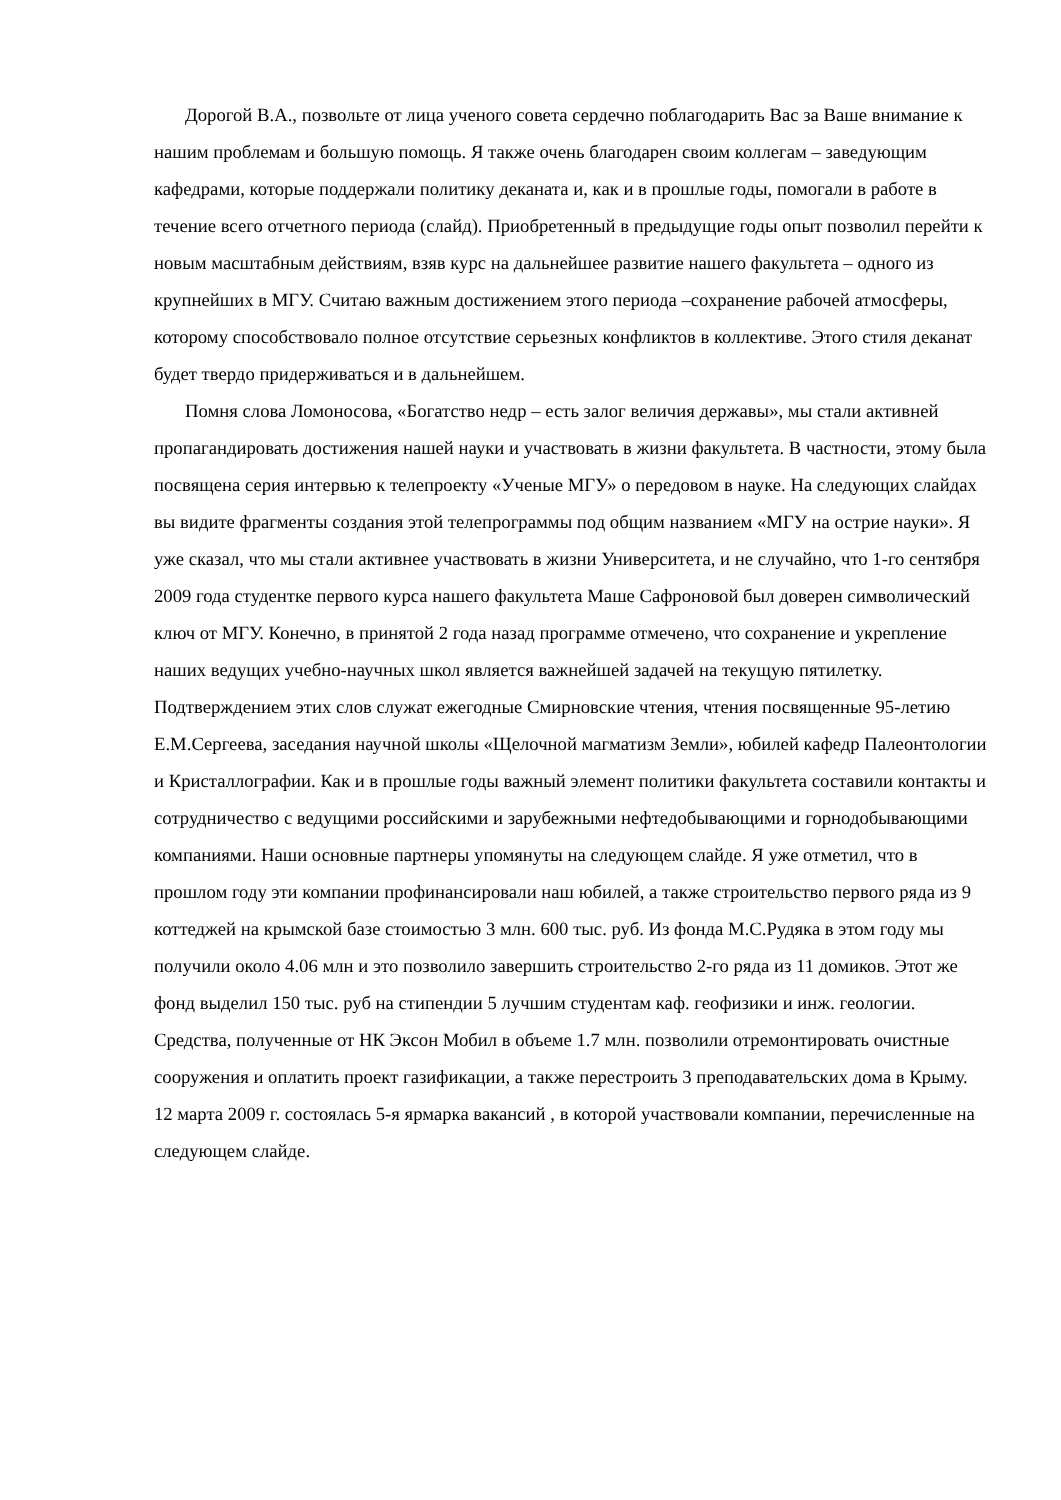Дорогой В.А., позвольте от лица ученого совета сердечно поблагодарить Вас за Ваше внимание к нашим проблемам и большую помощь. Я также очень благодарен своим коллегам – заведующим кафедрами, которые поддержали политику деканата и, как и в прошлые годы, помогали в работе в течение всего отчетного периода (слайд). Приобретенный в предыдущие годы опыт позволил перейти к новым масштабным действиям, взяв курс на дальнейшее развитие нашего факультета – одного из крупнейших в МГУ. Считаю важным достижением этого периода –сохранение рабочей атмосферы, которому способствовало полное отсутствие серьезных конфликтов в коллективе. Этого стиля деканат будет твердо придерживаться и в дальнейшем.
Помня слова Ломоносова, «Богатство недр – есть залог величия державы», мы стали активней пропагандировать достижения нашей науки и участвовать в жизни факультета. В частности, этому была посвящена серия интервью к телепроекту «Ученые МГУ» о передовом в науке. На следующих слайдах вы видите фрагменты создания этой телепрограммы под общим названием «МГУ на острие науки». Я уже сказал, что мы стали активнее участвовать в жизни Университета, и не случайно, что 1-го сентября 2009 года студентке первого курса нашего факультета Маше Сафроновой был доверен символический ключ от МГУ. Конечно, в принятой 2 года назад программе отмечено, что сохранение и укрепление наших ведущих учебно-научных школ является важнейшей задачей на текущую пятилетку. Подтверждением этих слов служат ежегодные Смирновские чтения, чтения посвященные 95-летию Е.М.Сергеева, заседания научной школы «Щелочной магматизм Земли», юбилей кафедр Палеонтологии и Кристаллографии. Как и в прошлые годы важный элемент политики факультета составили контакты и сотрудничество с ведущими российскими и зарубежными нефтедобывающими и горнодобывающими компаниями. Наши основные партнеры упомянуты на следующем слайде. Я уже отметил, что в прошлом году эти компании профинансировали наш юбилей, а также строительство первого ряда из 9 коттеджей на крымской базе стоимостью 3 млн. 600 тыс. руб. Из фонда М.С.Рудяка в этом году мы получили около 4.06 млн и это позволило завершить строительство 2-го ряда из 11 домиков. Этот же фонд выделил 150 тыс. руб на стипендии 5 лучшим студентам каф. геофизики и инж. геологии. Средства, полученные от НК Эксон Мобил в объеме 1.7 млн. позволили отремонтировать очистные сооружения и оплатить проект газификации, а также перестроить 3 преподавательских дома в Крыму. 12 марта 2009 г. состоялась 5-я ярмарка вакансий , в которой участвовали компании, перечисленные на следующем слайде.